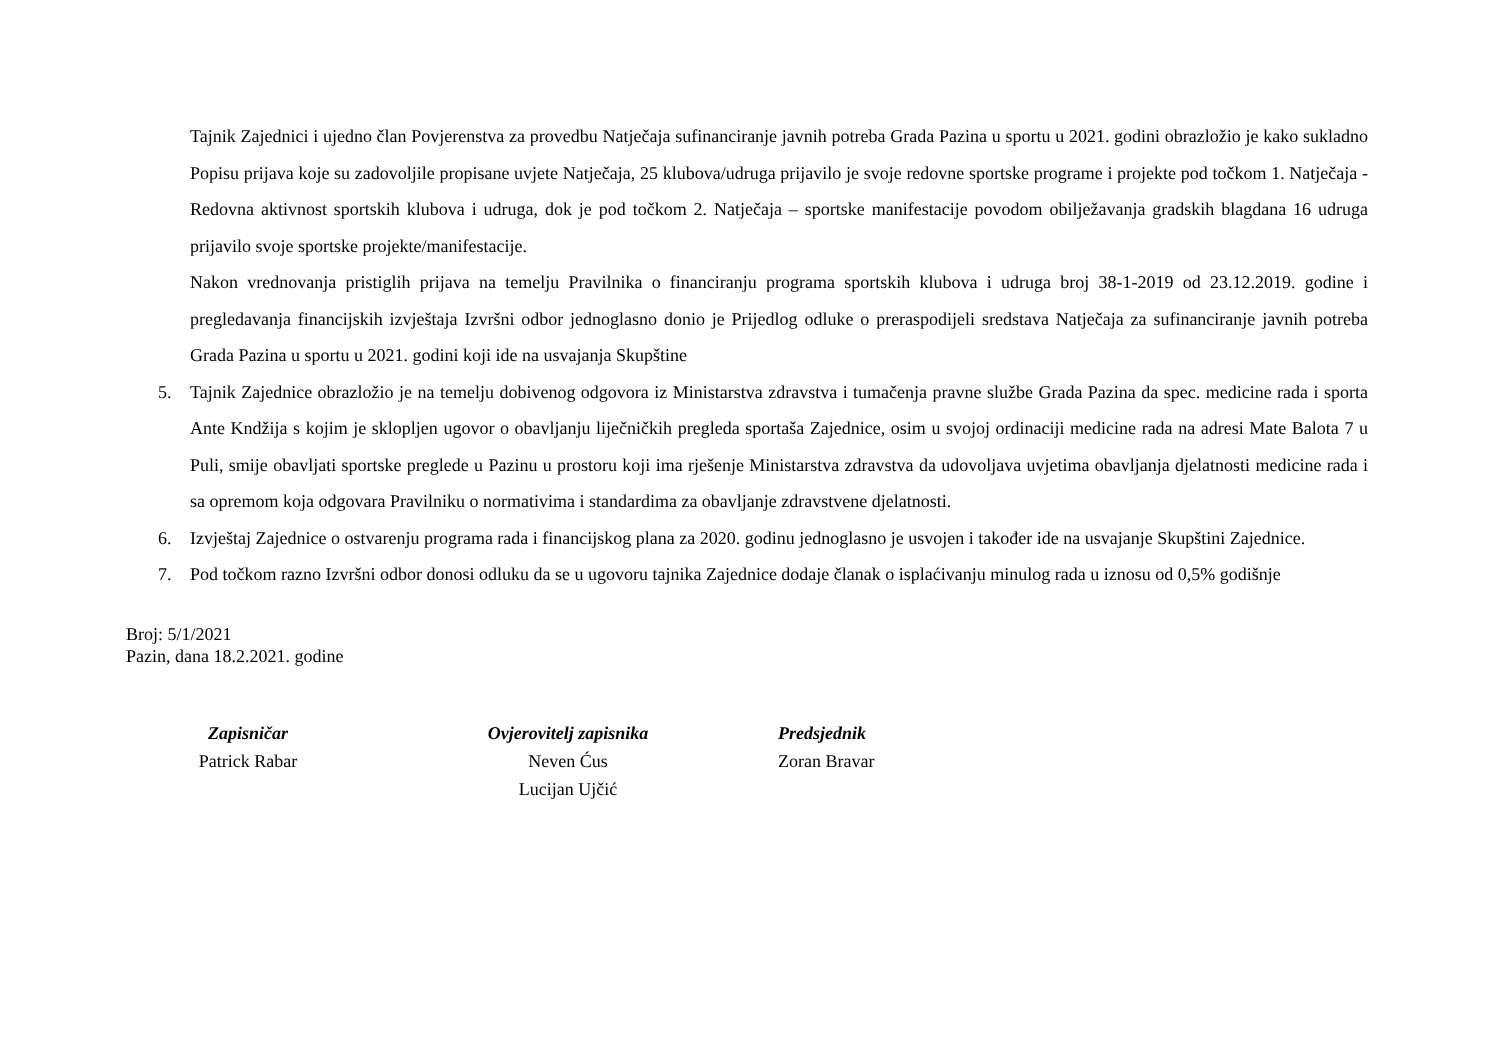Tajnik Zajednici i ujedno član Povjerenstva za provedbu Natječaja sufinanciranje javnih potreba Grada Pazina u sportu u 2021. godini obrazložio je kako sukladno Popisu prijava koje su zadovoljile propisane uvjete Natječaja, 25 klubova/udruga prijavilo je svoje redovne sportske programe i projekte pod točkom 1. Natječaja - Redovna aktivnost sportskih klubova i udruga, dok je pod točkom 2. Natječaja – sportske manifestacije povodom obilježavanja gradskih blagdana 16 udruga prijavilo svoje sportske projekte/manifestacije.
Nakon vrednovanja pristiglih prijava na temelju Pravilnika o financiranju programa sportskih klubova i udruga broj 38-1-2019 od 23.12.2019. godine i pregledavanja financijskih izvještaja Izvršni odbor jednoglasno donio je Prijedlog odluke o preraspodijeli sredstava Natječaja za sufinanciranje javnih potreba Grada Pazina u sportu u 2021. godini koji ide na usvajanja Skupštine
5. Tajnik Zajednice obrazložio je na temelju dobivenog odgovora iz Ministarstva zdravstva i tumačenja pravne službe Grada Pazina da spec. medicine rada i sporta Ante Kndžija s kojim je sklopljen ugovor o obavljanju liječničkih pregleda sportaša Zajednice, osim u svojoj ordinaciji medicine rada na adresi Mate Balota 7 u Puli, smije obavljati sportske preglede u Pazinu u prostoru koji ima rješenje Ministarstva zdravstva da udovoljava uvjetima obavljanja djelatnosti medicine rada i sa opremom koja odgovara Pravilniku o normativima i standardima za obavljanje zdravstvene djelatnosti.
6. Izvještaj Zajednice o ostvarenju programa rada i financijskog plana za 2020. godinu jednoglasno je usvojen i također ide na usvajanje Skupštini Zajednice.
7. Pod točkom razno Izvršni odbor donosi odluku da se u ugovoru tajnika Zajednice dodaje članak o isplaćivanju minulog rada u iznosu od 0,5% godišnje
Broj: 5/1/2021
Pazin, dana 18.2.2021. godine
Zapisničar
Patrick Rabar
Ovjerovitelj zapisnika
Neven Ćus
Lucijan Ujčić
Predsjednik
Zoran Bravar